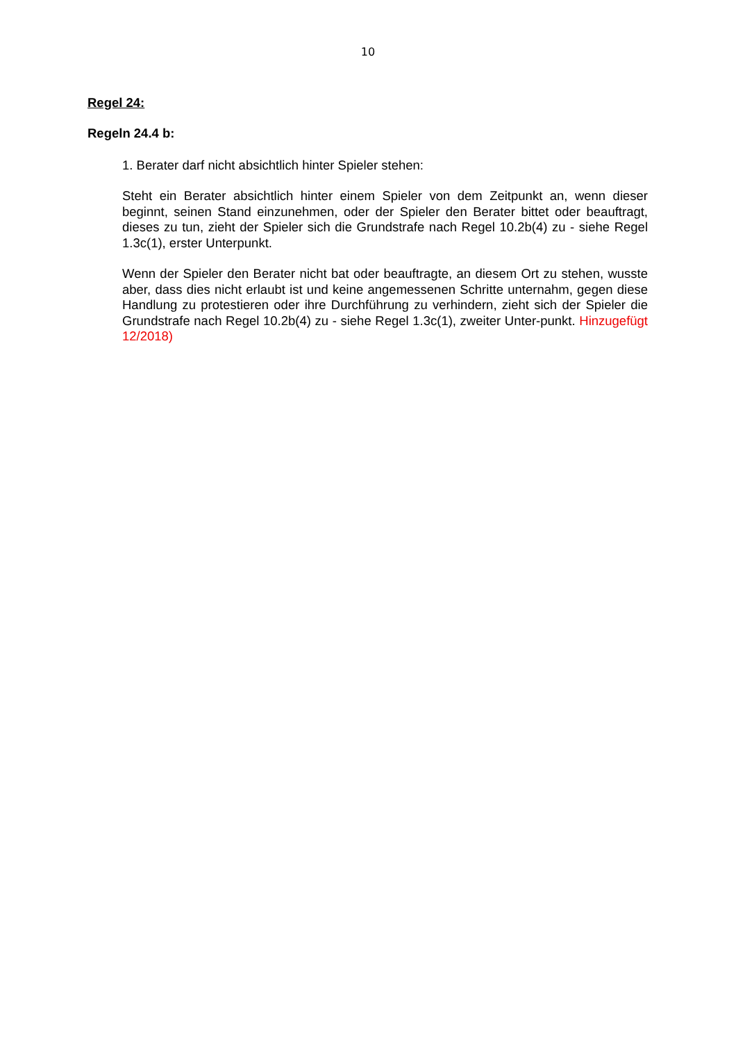10
Regel 24:
Regeln 24.4 b:
1. Berater darf nicht absichtlich hinter Spieler stehen:
Steht ein Berater absichtlich hinter einem Spieler von dem Zeitpunkt an, wenn dieser beginnt, seinen Stand einzunehmen, oder der Spieler den Berater bittet oder beauftragt, dieses zu tun, zieht der Spieler sich die Grundstrafe nach Regel 10.2b(4) zu - siehe Regel 1.3c(1), erster Unterpunkt.
Wenn der Spieler den Berater nicht bat oder beauftragte, an diesem Ort zu stehen, wusste aber, dass dies nicht erlaubt ist und keine angemessenen Schritte unternahm, gegen diese Handlung zu protestieren oder ihre Durchführung zu verhindern, zieht sich der Spieler die Grundstrafe nach Regel 10.2b(4) zu - siehe Regel 1.3c(1), zweiter Unter-punkt. Hinzugefügt 12/2018)